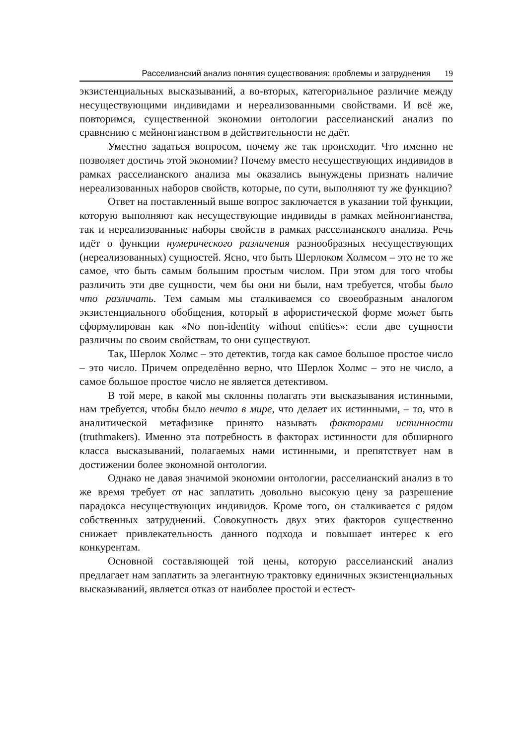Расселианский анализ понятия существования: проблемы и затруднения 19
экзистенциальных высказываний, а во-вторых, категориальное различие между несуществующими индивидами и нереализованными свойствами. И всё же, повторимся, существенной экономии онтологии расселианский анализ по сравнению с мейнонгианством в действительности не даёт.
Уместно задаться вопросом, почему же так происходит. Что именно не позволяет достичь этой экономии? Почему вместо несуществующих индивидов в рамках расселианского анализа мы оказались вынуждены признать наличие нереализованных наборов свойств, которые, по сути, выполняют ту же функцию?
Ответ на поставленный выше вопрос заключается в указании той функции, которую выполняют как несуществующие индивиды в рамках мейнонгианства, так и нереализованные наборы свойств в рамках расселианского анализа. Речь идёт о функции нумерического различения разнообразных несуществующих (нереализованных) сущностей. Ясно, что быть Шерлоком Холмсом – это не то же самое, что быть самым большим простым числом. При этом для того чтобы различить эти две сущности, чем бы они ни были, нам требуется, чтобы было что различать. Тем самым мы сталкиваемся со своеобразным аналогом экзистенциального обобщения, который в афористической форме может быть сформулирован как «No non-identity without entities»: если две сущности различны по своим свойствам, то они существуют.
Так, Шерлок Холмс – это детектив, тогда как самое большое простое число – это число. Причем определённо верно, что Шерлок Холмс – это не число, а самое большое простое число не является детективом.
В той мере, в какой мы склонны полагать эти высказывания истинными, нам требуется, чтобы было нечто в мире, что делает их истинными, – то, что в аналитической метафизике принято называть факторами истинности (truthmakers). Именно эта потребность в факторах истинности для обширного класса высказываний, полагаемых нами истинными, и препятствует нам в достижении более экономной онтологии.
Однако не давая значимой экономии онтологии, расселианский анализ в то же время требует от нас заплатить довольно высокую цену за разрешение парадокса несуществующих индивидов. Кроме того, он сталкивается с рядом собственных затруднений. Совокупность двух этих факторов существенно снижает привлекательность данного подхода и повышает интерес к его конкурентам.
Основной составляющей той цены, которую расселианский анализ предлагает нам заплатить за элегантную трактовку единичных экзистенциальных высказываний, является отказ от наиболее простой и естест-